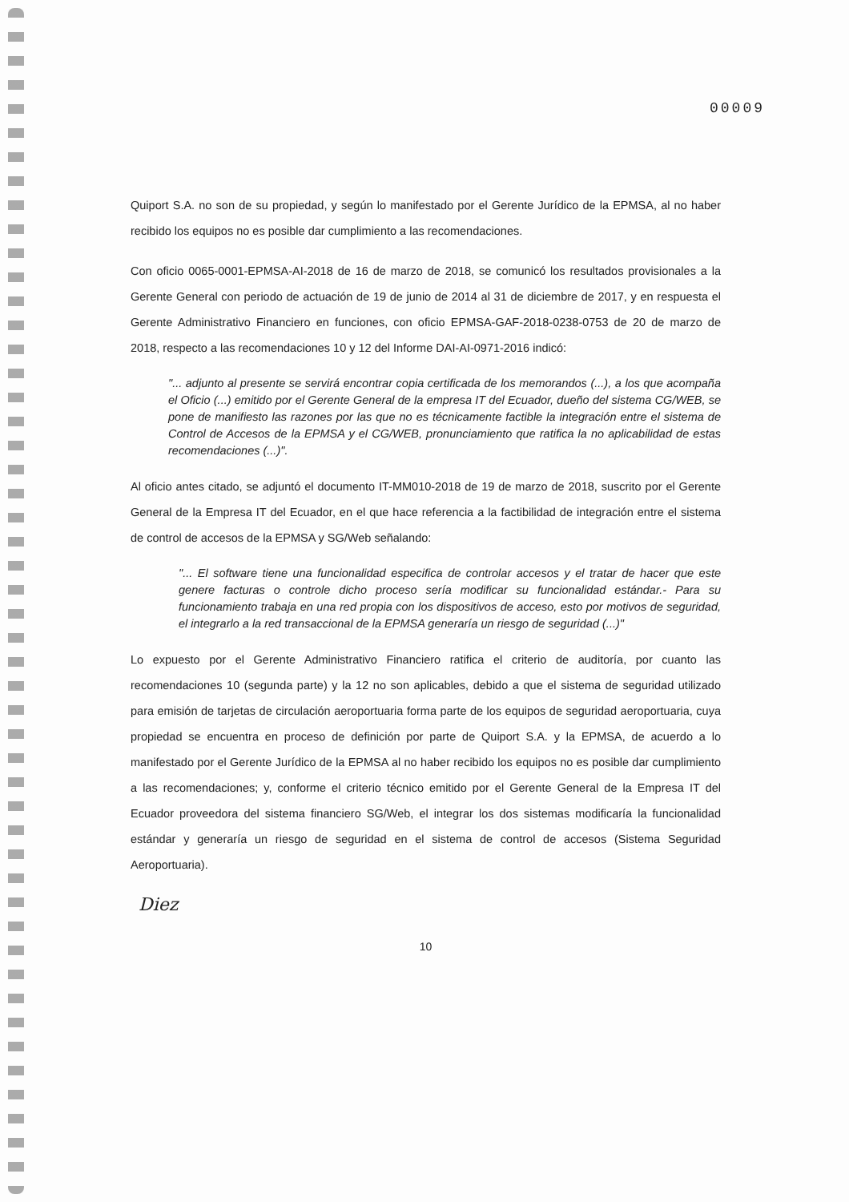00009
Quiport S.A. no son de su propiedad, y según lo manifestado por el Gerente Jurídico de la EPMSA, al no haber recibido los equipos no es posible dar cumplimiento a las recomendaciones.
Con oficio 0065-0001-EPMSA-AI-2018 de 16 de marzo de 2018, se comunicó los resultados provisionales a la Gerente General con periodo de actuación de 19 de junio de 2014 al 31 de diciembre de 2017, y en respuesta el Gerente Administrativo Financiero en funciones, con oficio EPMSA-GAF-2018-0238-0753 de 20 de marzo de 2018, respecto a las recomendaciones 10 y 12 del Informe DAI-AI-0971-2016 indicó:
"... adjunto al presente se servirá encontrar copia certificada de los memorandos (...), a los que acompaña el Oficio (...) emitido por el Gerente General de la empresa IT del Ecuador, dueño del sistema CG/WEB, se pone de manifiesto las razones por las que no es técnicamente factible la integración entre el sistema de Control de Accesos de la EPMSA y el CG/WEB, pronunciamiento que ratifica la no aplicabilidad de estas recomendaciones (...)".
Al oficio antes citado, se adjuntó el documento IT-MM010-2018 de 19 de marzo de 2018, suscrito por el Gerente General de la Empresa IT del Ecuador, en el que hace referencia a la factibilidad de integración entre el sistema de control de accesos de la EPMSA y SG/Web señalando:
"... El software tiene una funcionalidad especifica de controlar accesos y el tratar de hacer que este genere facturas o controle dicho proceso sería modificar su funcionalidad estándar.- Para su funcionamiento trabaja en una red propia con los dispositivos de acceso, esto por motivos de seguridad, el integrarlo a la red transaccional de la EPMSA generaría un riesgo de seguridad (...)"
Lo expuesto por el Gerente Administrativo Financiero ratifica el criterio de auditoría, por cuanto las recomendaciones 10 (segunda parte) y la 12 no son aplicables, debido a que el sistema de seguridad utilizado para emisión de tarjetas de circulación aeroportuaria forma parte de los equipos de seguridad aeroportuaria, cuya propiedad se encuentra en proceso de definición por parte de Quiport S.A. y la EPMSA, de acuerdo a lo manifestado por el Gerente Jurídico de la EPMSA al no haber recibido los equipos no es posible dar cumplimiento a las recomendaciones; y, conforme el criterio técnico emitido por el Gerente General de la Empresa IT del Ecuador proveedora del sistema financiero SG/Web, el integrar los dos sistemas modificaría la funcionalidad estándar y generaría un riesgo de seguridad en el sistema de control de accesos (Sistema Seguridad Aeroportuaria).
Diez
10